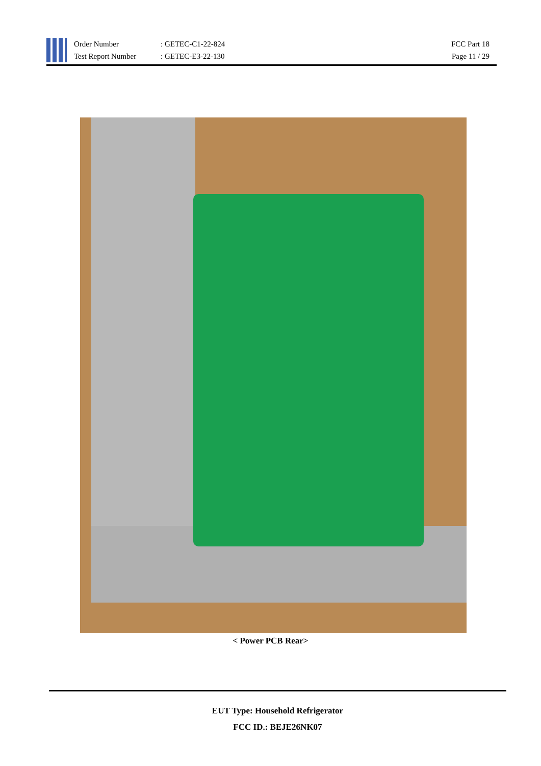Order Number
Test Report Number
: GETEC-C1-22-824
: GETEC-E3-22-130
FCC Part 18
Page 11 / 29
< Power PCB Rear>
EUT Type: Household Refrigerator
FCC ID.: BEJE26NK07